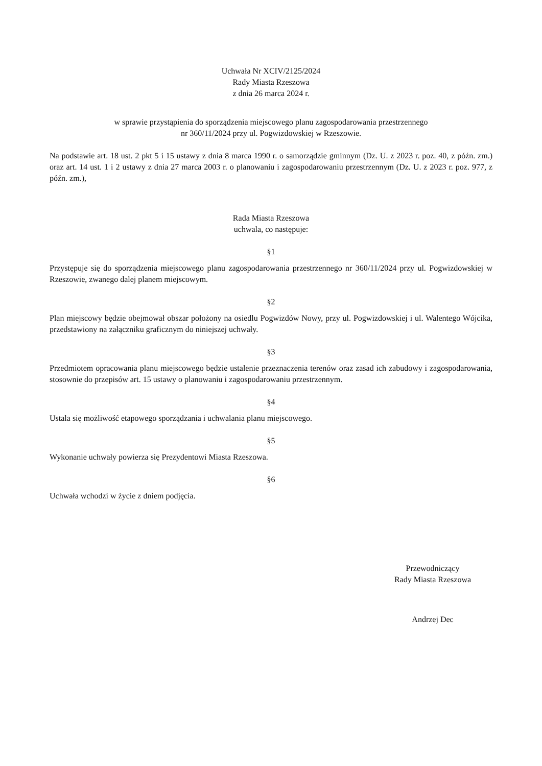Uchwała Nr XCIV/2125/2024
Rady Miasta Rzeszowa
z dnia 26 marca 2024 r.
w sprawie przystąpienia do sporządzenia miejscowego planu zagospodarowania przestrzennego
nr 360/11/2024 przy ul. Pogwizdowskiej w Rzeszowie.
Na podstawie art. 18 ust. 2 pkt 5 i 15 ustawy z dnia 8 marca 1990 r. o samorządzie gminnym (Dz. U. z 2023 r. poz. 40, z późn. zm.) oraz art. 14 ust. 1 i 2 ustawy z dnia 27 marca 2003 r. o planowaniu i zagospodarowaniu przestrzennym (Dz. U. z 2023 r. poz. 977, z późn. zm.),
Rada Miasta Rzeszowa
uchwala, co następuje:
§1
Przystępuje się do sporządzenia miejscowego planu zagospodarowania przestrzennego nr 360/11/2024 przy ul. Pogwizdowskiej w Rzeszowie, zwanego dalej planem miejscowym.
§2
Plan miejscowy będzie obejmował obszar położony na osiedlu Pogwizdów Nowy, przy ul. Pogwizdowskiej i ul. Walentego Wójcika, przedstawiony na załączniku graficznym do niniejszej uchwały.
§3
Przedmiotem opracowania planu miejscowego będzie ustalenie przeznaczenia terenów oraz zasad ich zabudowy i zagospodarowania, stosownie do przepisów art. 15 ustawy o planowaniu i zagospodarowaniu przestrzennym.
§4
Ustala się możliwość etapowego sporządzania i uchwalania planu miejscowego.
§5
Wykonanie uchwały powierza się Prezydentowi Miasta Rzeszowa.
§6
Uchwała wchodzi w życie z dniem podjęcia.
Przewodniczący
Rady Miasta Rzeszowa
Andrzej Dec